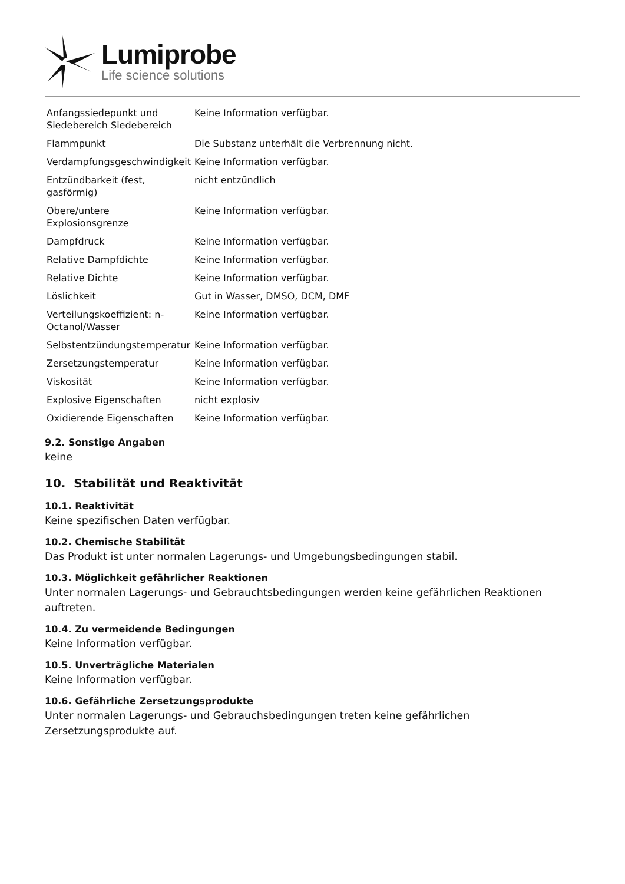Lumiprobe
Life science solutions
| Anfangssiedepunkt und Siedebereich Siedebereich | Keine Information verfügbar. |
| Flammpunkt | Die Substanz unterhält die Verbrennung nicht. |
| Verdampfungsgeschwindigkeit | Keine Information verfügbar. |
| Entzündbarkeit (fest, gasförmig) | nicht entzündlich |
| Obere/untere Explosionsgrenze | Keine Information verfügbar. |
| Dampfdruck | Keine Information verfügbar. |
| Relative Dampfdichte | Keine Information verfügbar. |
| Relative Dichte | Keine Information verfügbar. |
| Löslichkeit | Gut in Wasser, DMSO, DCM, DMF |
| Verteilungskoeffizient: n-Octanol/Wasser | Keine Information verfügbar. |
| Selbstentzündungstemperatur | Keine Information verfügbar. |
| Zersetzungstemperatur | Keine Information verfügbar. |
| Viskosität | Keine Information verfügbar. |
| Explosive Eigenschaften | nicht explosiv |
| Oxidierende Eigenschaften | Keine Information verfügbar. |
9.2. Sonstige Angaben
keine
10. Stabilität und Reaktivität
10.1. Reaktivität
Keine spezifischen Daten verfügbar.
10.2. Chemische Stabilität
Das Produkt ist unter normalen Lagerungs- und Umgebungsbedingungen stabil.
10.3. Möglichkeit gefährlicher Reaktionen
Unter normalen Lagerungs- und Gebrauchtsbedingungen werden keine gefährlichen Reaktionen auftreten.
10.4. Zu vermeidende Bedingungen
Keine Information verfügbar.
10.5. Unverträgliche Materialen
Keine Information verfügbar.
10.6. Gefährliche Zersetzungsprodukte
Unter normalen Lagerungs- und Gebrauchsbedingungen treten keine gefährlichen
Zersetzungsprodukte auf.